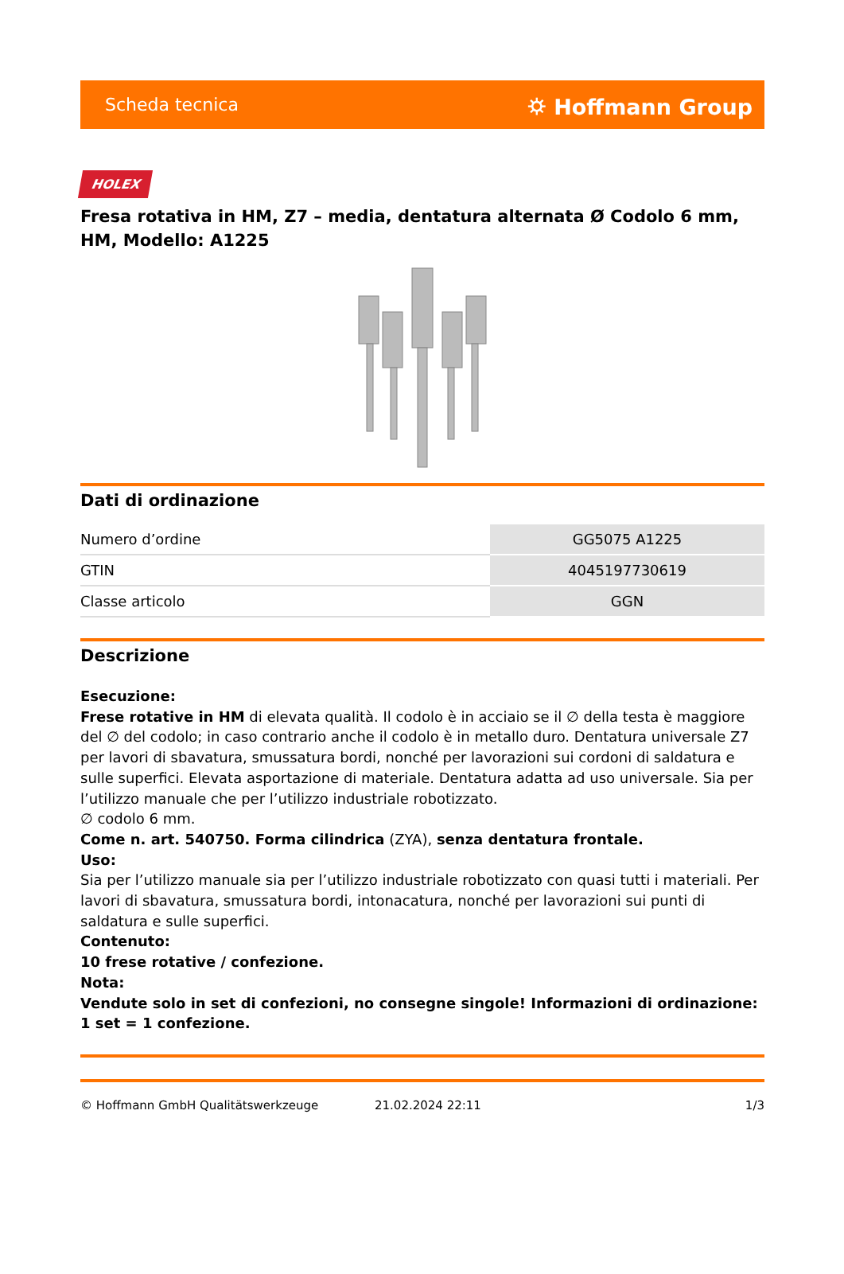Scheda tecnica ⛭ Hoffmann Group
HOLEX
Fresa rotativa in HM, Z7 – media, dentatura alternata Ø Codolo 6 mm, HM, Modello: A1225
Dati di ordinazione
| Numero d’ordine | GG5075 A1225 |
| GTIN | 4045197730619 |
| Classe articolo | GGN |
Descrizione
Esecuzione:
Frese rotative in HM di elevata qualità. Il codolo è in acciaio se il ∅ della testa è maggiore del ∅ del codolo; in caso contrario anche il codolo è in metallo duro. Dentatura universale Z7 per lavori di sbavatura, smussatura bordi, nonché per lavorazioni sui cordoni di saldatura e sulle superfici. Elevata asportazione di materiale. Dentatura adatta ad uso universale. Sia per l’utilizzo manuale che per l’utilizzo industriale robotizzato.
∅ codolo 6 mm.
Come n. art. 540750. Forma cilindrica (ZYA), senza dentatura frontale.
Uso:
Sia per l’utilizzo manuale sia per l’utilizzo industriale robotizzato con quasi tutti i materiali. Per lavori di sbavatura, smussatura bordi, intonacatura, nonché per lavorazioni sui punti di saldatura e sulle superfici.
Contenuto:
10 frese rotative / confezione.
Nota:
Vendute solo in set di confezioni, no consegne singole! Informazioni di ordinazione: 1 set = 1 confezione.
© Hoffmann GmbH Qualitätswerkzeuge 21.02.2024 22:11 1/3